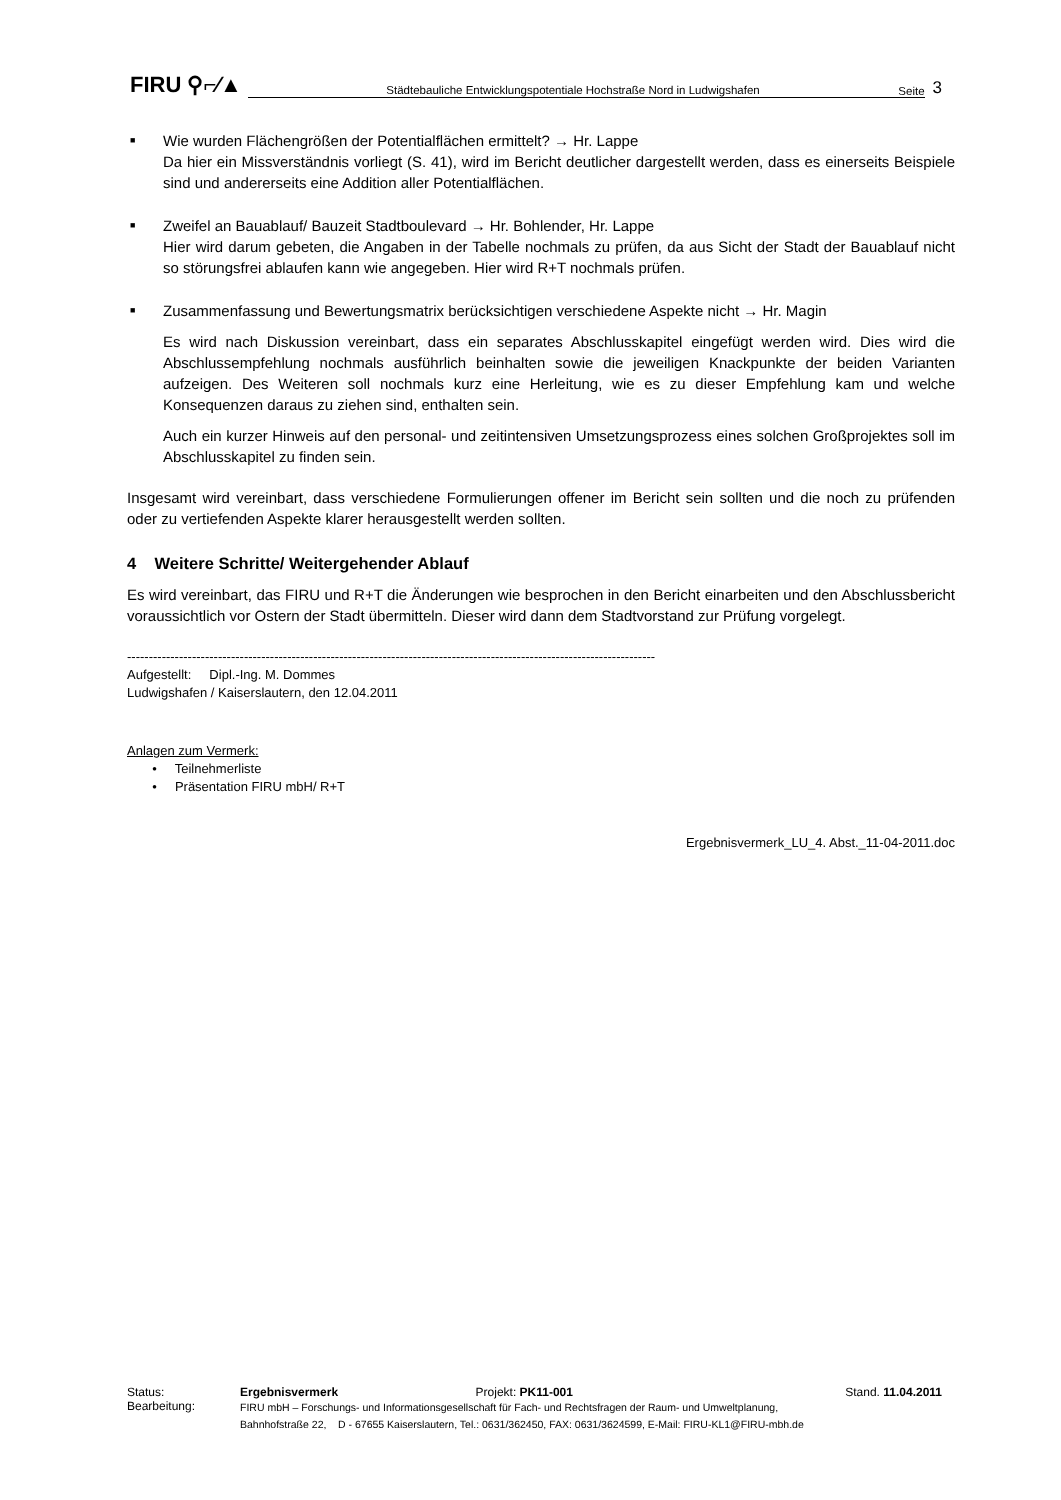FIRU ⚲⌐∕▲ Städtebauliche Entwicklungspotentiale Hochstraße Nord in Ludwigshafen Seite 3
■
Wie wurden Flächengrößen der Potentialflächen ermittelt? → Hr. Lappe
Da hier ein Missverständnis vorliegt (S. 41), wird im Bericht deutlicher dargestellt werden, dass es einerseits Beispiele sind und andererseits eine Addition aller Potentialflächen.
■
Zweifel an Bauablauf/ Bauzeit Stadtboulevard → Hr. Bohlender, Hr. Lappe
Hier wird darum gebeten, die Angaben in der Tabelle nochmals zu prüfen, da aus Sicht der Stadt der Bauablauf nicht so störungsfrei ablaufen kann wie angegeben. Hier wird R+T nochmals prüfen.
■
Zusammenfassung und Bewertungsmatrix berücksichtigen verschiedene Aspekte nicht → Hr. Magin
Es wird nach Diskussion vereinbart, dass ein separates Abschlusskapitel eingefügt werden wird. Dies wird die Abschlussempfehlung nochmals ausführlich beinhalten sowie die jeweiligen Knackpunkte der beiden Varianten aufzeigen. Des Weiteren soll nochmals kurz eine Herleitung, wie es zu dieser Empfehlung kam und welche Konsequenzen daraus zu ziehen sind, enthalten sein.
Auch ein kurzer Hinweis auf den personal- und zeitintensiven Umsetzungsprozess eines solchen Großprojektes soll im Abschlusskapitel zu finden sein.
Insgesamt wird vereinbart, dass verschiedene Formulierungen offener im Bericht sein sollten und die noch zu prüfenden oder zu vertiefenden Aspekte klarer herausgestellt werden sollten.
4 Weitere Schritte/ Weitergehender Ablauf
Es wird vereinbart, das FIRU und R+T die Änderungen wie besprochen in den Bericht einarbeiten und den Abschlussbericht voraussichtlich vor Ostern der Stadt übermitteln. Dieser wird dann dem Stadtvorstand zur Prüfung vorgelegt.
--------------------------------------------------------------------------------------------------------------------------
Aufgestellt: Dipl.-Ing. M. Dommes
Ludwigshafen / Kaiserslautern, den 12.04.2011
Anlagen zum Vermerk:
• Teilnehmerliste
• Präsentation FIRU mbH/ R+T
Ergebnisvermerk_LU_4. Abst._11-04-2011.doc
| Status: | Ergebnisvermerk | Projekt: PK11-001 | Stand. 11.04.2011 |
| Bearbeitung: | FIRU mbH – Forschungs- und Informationsgesellschaft für Fach- und Rechtsfragen der Raum- und Umweltplanung, Bahnhofstraße 22, D - 67655 Kaiserslautern, Tel.: 0631/362450, FAX: 0631/3624599, E-Mail: FIRU-KL1@FIRU-mbh.de | | |